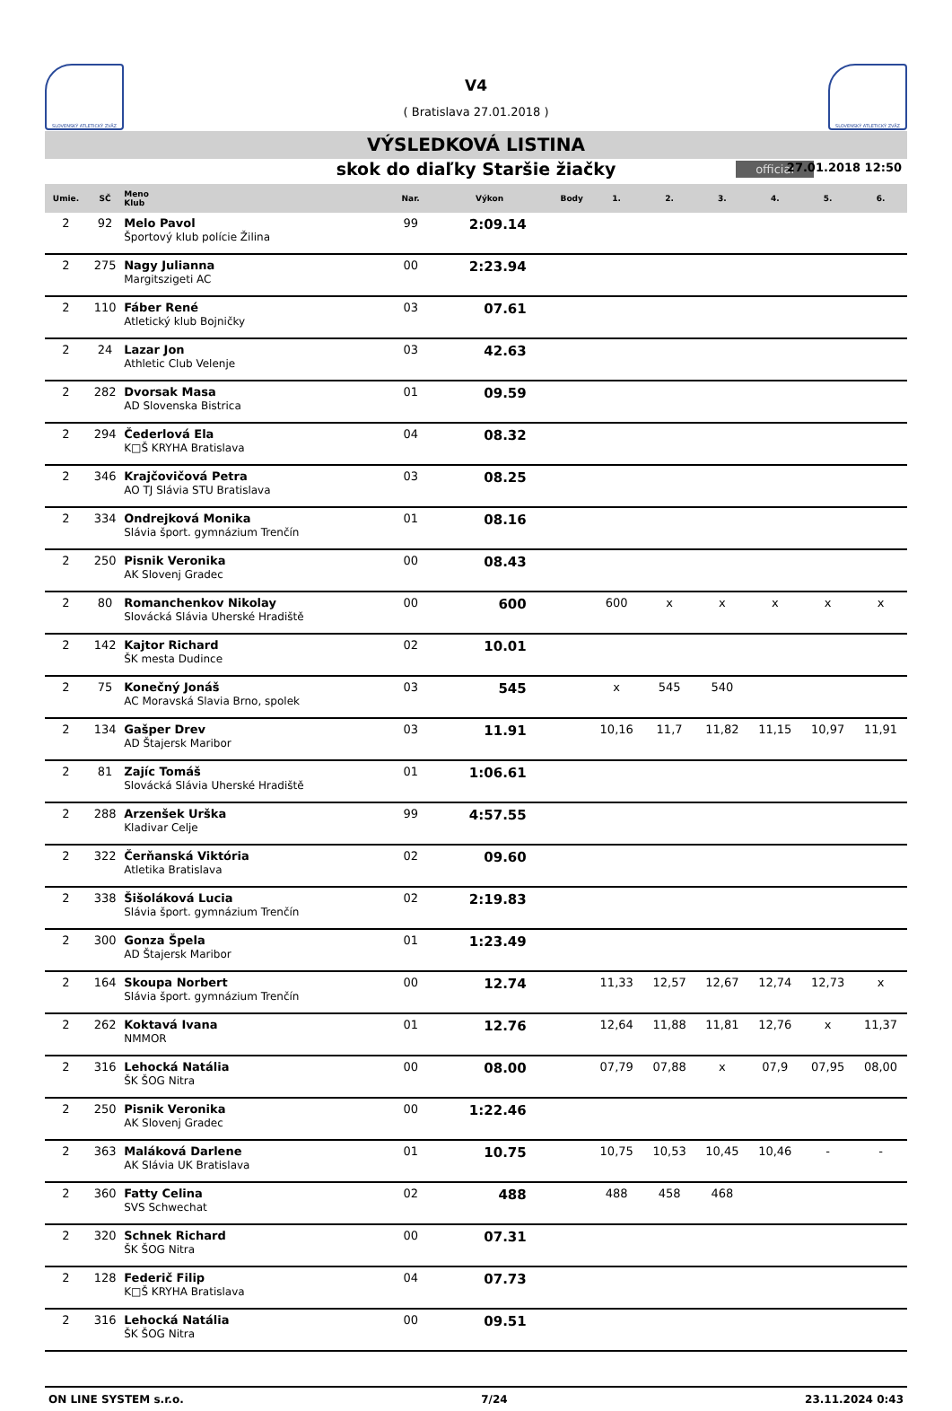SLOVENSKÝ ATLETICKÝ ZVÄZ
V4
( Bratislava 27.01.2018 )
SLOVENSKÝ ATLETICKÝ ZVÄZ
VÝSLEDKOVÁ LISTINA
skok do diaľky Staršie žiačky official 27.01.2018 12:50
| Umie. | SČ | Meno Klub | Nar. | Výkon | Body | 1. | 2. | 3. | 4. | 5. | 6. |
| --- | --- | --- | --- | --- | --- | --- | --- | --- | --- | --- | --- |
| 2 | 92 | Melo Pavol Športový klub polície Žilina | 99 | 2:09.14 | | | | | | | |
| 2 | 275 | Nagy Julianna Margitszigeti AC | 00 | 2:23.94 | | | | | | | |
| 2 | 110 | Fáber René Atletický klub Bojničky | 03 | 07.61 | | | | | | | |
| 2 | 24 | Lazar Jon Athletic Club Velenje | 03 | 42.63 | | | | | | | |
| 2 | 282 | Dvorsak Masa AD Slovenska Bistrica | 01 | 09.59 | | | | | | | |
| 2 | 294 | Čederlová Ela K□Š KRYHA Bratislava | 04 | 08.32 | | | | | | | |
| 2 | 346 | Krajčovičová Petra AO TJ Slávia STU Bratislava | 03 | 08.25 | | | | | | | |
| 2 | 334 | Ondrejková Monika Slávia šport. gymnázium Trenčín | 01 | 08.16 | | | | | | | |
| 2 | 250 | Pisnik Veronika AK Slovenj Gradec | 00 | 08.43 | | | | | | | |
| 2 | 80 | Romanchenkov Nikolay Slovácká Slávia Uherské Hradiště | 00 | 600 | | 600 | x | x | x | x | x |
| 2 | 142 | Kajtor Richard ŠK mesta Dudince | 02 | 10.01 | | | | | | | |
| 2 | 75 | Konečný Jonáš AC Moravská Slavia Brno, spolek | 03 | 545 | | x | 545 | 540 | | | |
| 2 | 134 | Gašper Drev AD Štajersk Maribor | 03 | 11.91 | | 10,16 | 11,7 | 11,82 | 11,15 | 10,97 | 11,91 |
| 2 | 81 | Zajíc Tomáš Slovácká Slávia Uherské Hradiště | 01 | 1:06.61 | | | | | | | |
| 2 | 288 | Arzenšek Urška Kladivar Celje | 99 | 4:57.55 | | | | | | | |
| 2 | 322 | Čerňanská Viktória Atletika Bratislava | 02 | 09.60 | | | | | | | |
| 2 | 338 | Šišoláková Lucia Slávia šport. gymnázium Trenčín | 02 | 2:19.83 | | | | | | | |
| 2 | 300 | Gonza Špela AD Štajersk Maribor | 01 | 1:23.49 | | | | | | | |
| 2 | 164 | Skoupa Norbert Slávia šport. gymnázium Trenčín | 00 | 12.74 | | 11,33 | 12,57 | 12,67 | 12,74 | 12,73 | x |
| 2 | 262 | Koktavá Ivana NMMOR | 01 | 12.76 | | 12,64 | 11,88 | 11,81 | 12,76 | x | 11,37 |
| 2 | 316 | Lehocká Natália ŠK ŠOG Nitra | 00 | 08.00 | | 07,79 | 07,88 | x | 07,9 | 07,95 | 08,00 |
| 2 | 250 | Pisnik Veronika AK Slovenj Gradec | 00 | 1:22.46 | | | | | | | |
| 2 | 363 | Maláková Darlene AK Slávia UK Bratislava | 01 | 10.75 | | 10,75 | 10,53 | 10,45 | 10,46 | - | - |
| 2 | 360 | Fatty Celina SVS Schwechat | 02 | 488 | | 488 | 458 | 468 | | | |
| 2 | 320 | Schnek Richard ŠK ŠOG Nitra | 00 | 07.31 | | | | | | | |
| 2 | 128 | Federič Filip K□Š KRYHA Bratislava | 04 | 07.73 | | | | | | | |
| 2 | 316 | Lehocká Natália ŠK ŠOG Nitra | 00 | 09.51 | | | | | | | |
ON LINE SYSTEM s.r.o. 7/24 23.11.2024 0:43